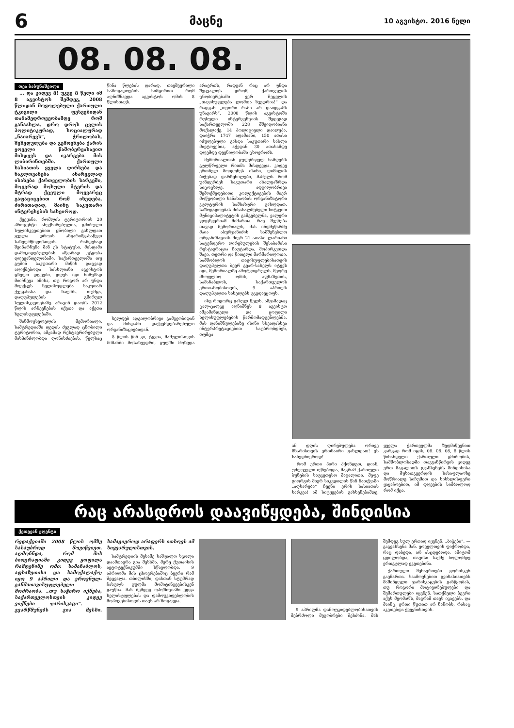6 მაცნე 10 აგვისტო. 2016 წელი
08. 08. 08.
თეა ბაბუნაშვილი
... და კიდევ 8! უკვე 8 წელი იმ 8 აგვისტოს შემდეგ, 2008 წლიდან მოყოლებული ქართული ტკივილი ფესვებიდან თანამედროვეობამდე რომ განაახლა. დრო დროს ცვლის პოლიტიკურად, სოციალურად „ნაიარევს“, ჭრილობას, შეხედულება და გემოვნება ქარის ყოველი წამობერვასავით მისდევს და იკარგება მის ლაბირინთებში. ქართული ხასიათის ყველა ღირსება და ნაკლოვანება ანარეკლად ისახება ქართველობის სარკეში, მოყვრად მოსული მტერის და მტრად ქცეული მოყვარეც გაფაციცებით რომ იხედება, ძირითადად, მაინც საკუთარი ინტერესების სახეიროდ.
ქვეყანა, რომლის ტერიტორიის 20 პროცენტი ანექსირებულია, გმირული სულისკვეთებით ცნობილი გახლდათ ყველა დროის ანგარიშგასაწევი სახელმწიფოსთვის. რამდენად შეინარჩუნა მან ეს სტატუსი, მისდამი დამოკიდებულებას აშკარად ეტყობა დღევანდელობაში. საქართველოში თუ გუშინ საკუთარი მიწის დაცვად აღიქმებოდა სისხლიანი აგვისტოს ცხელი დღეები, დღეს იგი ნიმუშად მიიჩნევა იმისა, თუ როგორ არ უნდა მოექცეს ხელისუფლება საკუთარ ქვეყანასა და ხალხს. თუმცა, დაღუპულების გმირულ სულისკვეთებაზე არავინ დაობს 2012 წლის არჩევნების იქეთა და აქეთა ხელისუფლებაში.
შინმოუსვლელის მემორიალი, სამტრედიაში დედის ძეგლად ცნობილი ტერიტორია, ამჟამად რესტავრირებული მასპინძლობდა ღონისძიებას, წელსაც წინა წლების დარად, თავშეყრილი საზოგადოების სიმცირით რომ აღნიშნავდა აგვისტოს ომის 8 წლისთავს.
ხელდებ ადგილობრივი გამგეობიდან და მისდამი დაქვემდებარებული ორგანიზაციებიდან.
8 წლის წინ კი, ტყვია, მამულისთვის მიზანში მოსახვედრი, გულში მოხვდა არაერთს, რადგან რაც არ უნდა შეცვალოს დრომ, ქართველის ცნობიერებაში ვერ შეცვლის „თავისუფლება ლომთა ხვედრია!“ და რადგან „თეთრი რაში არ დაიდგამს უნაგირს“, 2008 წლის აგვისტოში რუსული ინტერვენციის შედეგად საქართველოში 228 მშვიდობიანი მოქალაქე, 14 პოლიციელი დაიღუპა, დაიჭრა 1747 ადამიანი, 150 ათასი იძულებული გახდა საკუთარი სახლი მიეტოვებია, აქედან 30 ათასამდე დღემდე დევნილობაში ცხოვრობს.
მემორიალთან გულწრფელ ნამღერს გულწრფელი რითმა მისდევდა. კიდევ ერთხელ მოიგონეს ისინი, ღიმილის ბიჭებად დარჩენილები, მამულს რომ უანდერძეს საკუთარი ახალგაზრდა სიცოცხლე. ადგილობრივი შემოქმედებითი კოლექტივების მიერ მოწყობილი სანახაობის ორგანიზატორი კულტურის სამსახური გახლდათ. საზოგადოებას მისასალმებელი სიტყვით მუნიციპალიტეტის გამგებელმა, ვალერი ფოცხვერიამ მიმართა. რაც შეეხება თავად მემორიალს, მას ინდმეწარმე მაია აბურჯანიძის სამშენებლო ორგანიზაციის მიერ 21 ათასი ლარიანი სატენდერო ღირებულების შესაბამისი რესტავრაცია ჩაუტარდა, მოპირკეთდა შავი, თეთრი და წითელი მარმარილოთი. სამშობლოს თავისუფლებისათვის დაღუპულთა ბევრ გვარ-სახელს იტევს იგი, მემორიალზე ამოტვიფრულს. მეორე მსოფლიო ომის, აფხაზეთის, სამაჩაბლოს, საქართველოს ერთიანობისთვის, 9 აპრილს დაღუპულთა სახელებს უკვდავყოფს.
ისე როგორც გასულ წელს, ამჟამადაც ცალ-ცალკე აღნიშნეს 8 აგვისტო ამჟამინდელი და ყოფილი ხელისუფლებების წარმომადგენლებმა. მას დანიშნულებაზე ისინი სხვადასხვა ინტერპრეტაციებით საუბრობდნენ, თუმცა
ამ დღის ღირებულება ორივე მხარისთვის ერთნაირი გახლდათ! ეს საბედნიეროდ!
რომ ერთი პირი ჰქონდეთ, დიახ, უძლეველი იქნებოდა, მაგრამ ქართული ბუნების საუკეთესო მაგალითი, მეფე გიორგის მიერ სიკვდილის წინ ნათქვამი „აღსარება“ ჩვენი ერის ხასიათის სარკეა! ამ სიტყვების გახსენებამდე, ყველა ქართველმა ზედმიწევნით კარგად რომ იცის, 08. 08. 08, 8 წლის წინანდელი ქართული გმირობის, სამშობლოსადმი თავგანწირვის კიდევ ერთ მაგალითს გვახსენებს შინდისისა და მუხათგვერდის სასაფლაოზე მოწრიალე სიჩუმით და სისხლისფერი ყაყაჩოებით, იმ დღეების სიმბოლოდ რომ იქცა.
რაც არასდროს დაავიწყდება, შინდისია
ქეთევან ჟღენტი
რედაქციაში 2008 წლის ომზე სასაუბროდ მოვიწვიეთ. აღმოჩნდა, რომ მის ბიოგრაფიაში კიდევ ყოფილა რამდენიმე ომი: სამაჩაბლოს, აფხაზეთისა და სამოქალაქო; იყო 9 აპრილი და ეროვნულ-განმათავისუფლებელი მოძრაობა. „თუ საჭირო იქნება, საქართველოსთვის კიდევ ვიქნები ჯარისკაცი“. — გვარწმუნებს გია მესხი. სამაგიეროდ არაფერს ითხოვს ამ სიყვარულისთვის.
სამტრედიის მესამე საშუალო სკოლა დაამთავრა გია მესხმა. მერე ქუთაისის ავტოტექნიკუმში სწავლობდა. 9 აპრილმა მის ცხოვრებაშიც ბევრი რამ შეცვალა. თბილისში, დასთან სტუმრად ჩასულს გულმა მომიტინგეებისკენ გაუწია. მას შემდეგ ოპოზიციაში ედგა ხელისუფლებას და დამოუკიდებლობის მოპოვებისთვის თავს არ ზოგავდა.
9 აპრილმა დამოუკიდებლობისათვის მებრძოლი მეგობრები შესძინა. მას შემდეგ სულ ერთად იყვნენ. „ბიჭები“. — გაგვახსენა მან. ყოველთვის ფიქრობდა, რაც დაბედა, არ ასცდებოდა, ამიტომ ცდილობდა, თავისი საქმე ბოლომდე ერთგულად ეკეთებინა.
ქართული შენაერთები გორისკენ გაემართა. საამოვნებით გვიხასიათებს მაშინდელი ჯარისკაცების განწყობას, თუ როგორი მოტივირებულები და შემართულები იყვნენ. სათქმელი ბევრი აქვს მეომარს, მაგრამ თავს იკავებს. და მაინც, ერთი წუთით არ ნანობს, რასაც აკეთებდა ქვეყნისთვის.